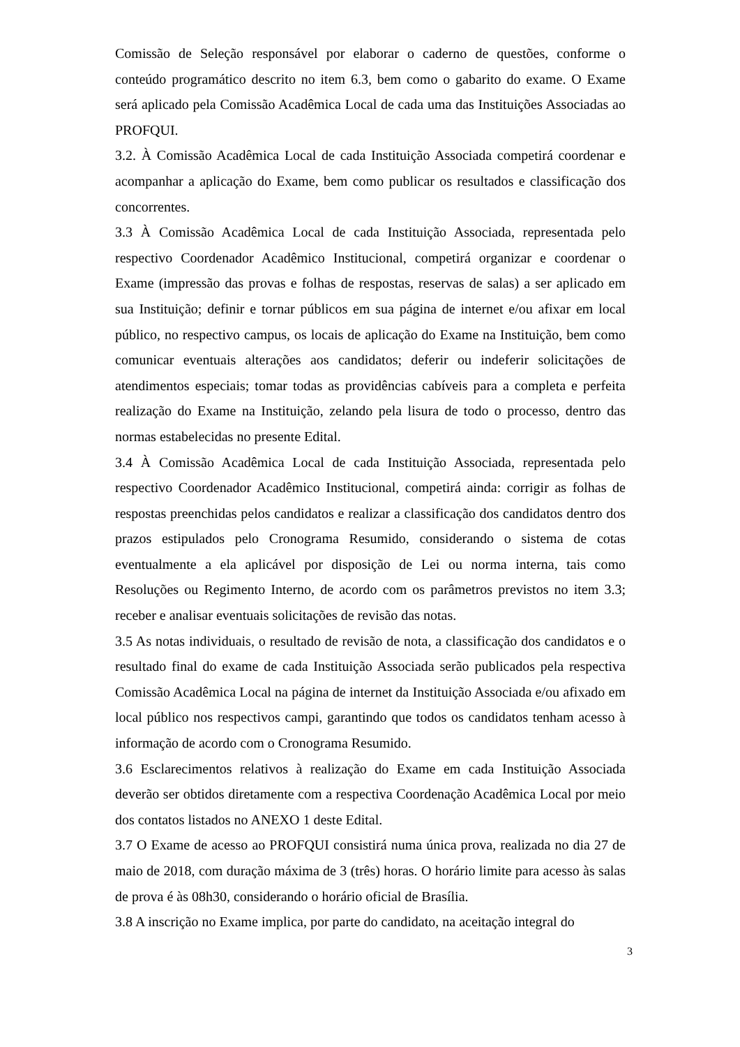Comissão de Seleção responsável por elaborar o caderno de questões, conforme o conteúdo programático descrito no item 6.3, bem como o gabarito do exame. O Exame será aplicado pela Comissão Acadêmica Local de cada uma das Instituições Associadas ao PROFQUI.
3.2. À Comissão Acadêmica Local de cada Instituição Associada competirá coordenar e acompanhar a aplicação do Exame, bem como publicar os resultados e classificação dos concorrentes.
3.3 À Comissão Acadêmica Local de cada Instituição Associada, representada pelo respectivo Coordenador Acadêmico Institucional, competirá organizar e coordenar o Exame (impressão das provas e folhas de respostas, reservas de salas) a ser aplicado em sua Instituição; definir e tornar públicos em sua página de internet e/ou afixar em local público, no respectivo campus, os locais de aplicação do Exame na Instituição, bem como comunicar eventuais alterações aos candidatos; deferir ou indeferir solicitações de atendimentos especiais; tomar todas as providências cabíveis para a completa e perfeita realização do Exame na Instituição, zelando pela lisura de todo o processo, dentro das normas estabelecidas no presente Edital.
3.4 À Comissão Acadêmica Local de cada Instituição Associada, representada pelo respectivo Coordenador Acadêmico Institucional, competirá ainda: corrigir as folhas de respostas preenchidas pelos candidatos e realizar a classificação dos candidatos dentro dos prazos estipulados pelo Cronograma Resumido, considerando o sistema de cotas eventualmente a ela aplicável por disposição de Lei ou norma interna, tais como Resoluções ou Regimento Interno, de acordo com os parâmetros previstos no item 3.3; receber e analisar eventuais solicitações de revisão das notas.
3.5 As notas individuais, o resultado de revisão de nota, a classificação dos candidatos e o resultado final do exame de cada Instituição Associada serão publicados pela respectiva Comissão Acadêmica Local na página de internet da Instituição Associada e/ou afixado em local público nos respectivos campi, garantindo que todos os candidatos tenham acesso à informação de acordo com o Cronograma Resumido.
3.6 Esclarecimentos relativos à realização do Exame em cada Instituição Associada deverão ser obtidos diretamente com a respectiva Coordenação Acadêmica Local por meio dos contatos listados no ANEXO 1 deste Edital.
3.7 O Exame de acesso ao PROFQUI consistirá numa única prova, realizada no dia 27 de maio de 2018, com duração máxima de 3 (três) horas. O horário limite para acesso às salas de prova é às 08h30, considerando o horário oficial de Brasília.
3.8 A inscrição no Exame implica, por parte do candidato, na aceitação integral do
3